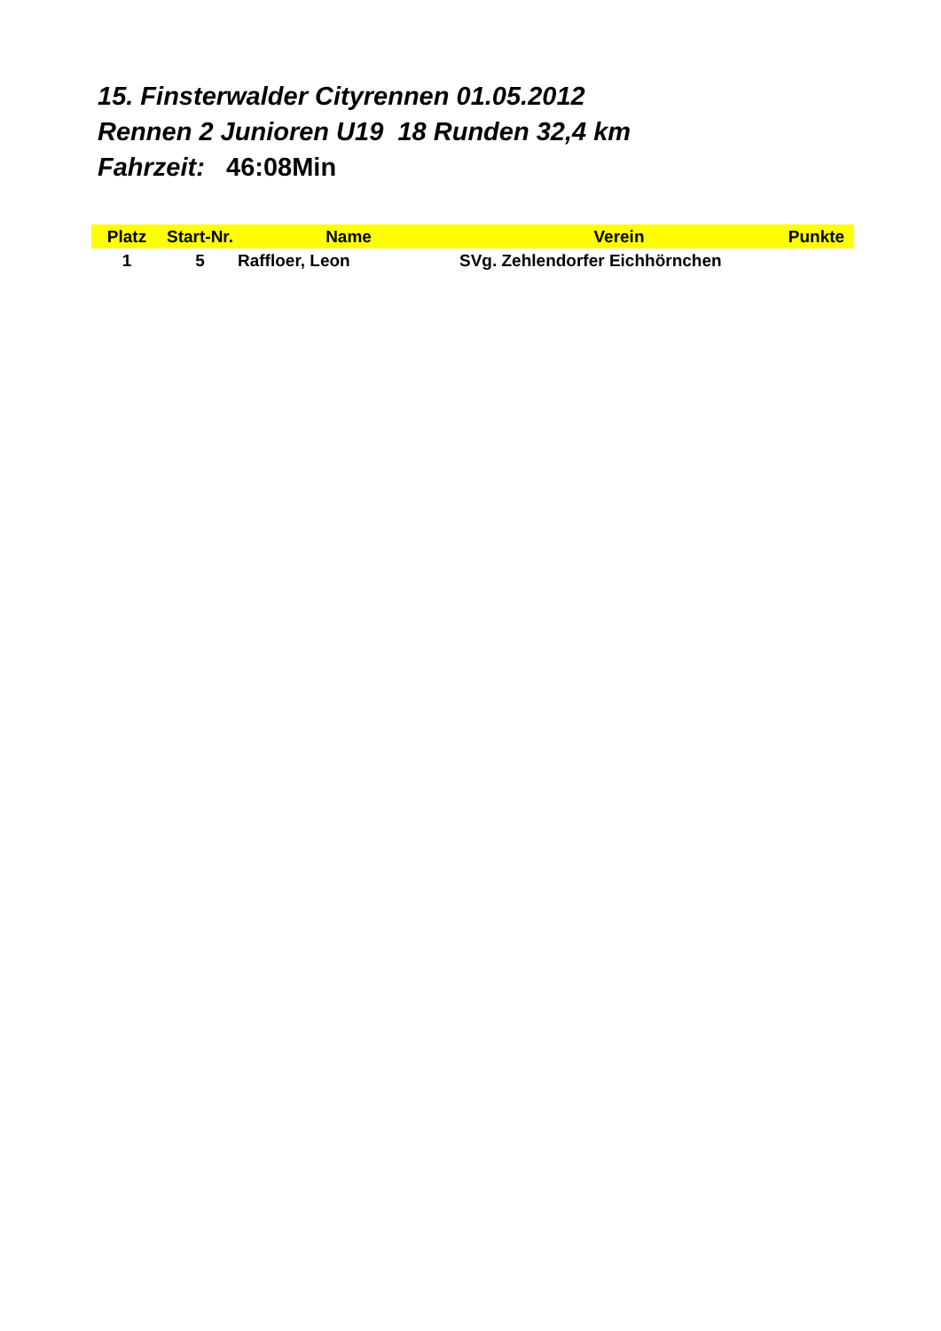15. Finsterwalder Cityrennen 01.05.2012
Rennen 2 Junioren U19 18 Runden 32,4 km
Fahrzeit: 46:08Min
| Platz | Start-Nr. | Name | Verein | Punkte |
| --- | --- | --- | --- | --- |
| 1 | 5 | Raffloer, Leon | SVg. Zehlendorfer Eichhörnchen | |